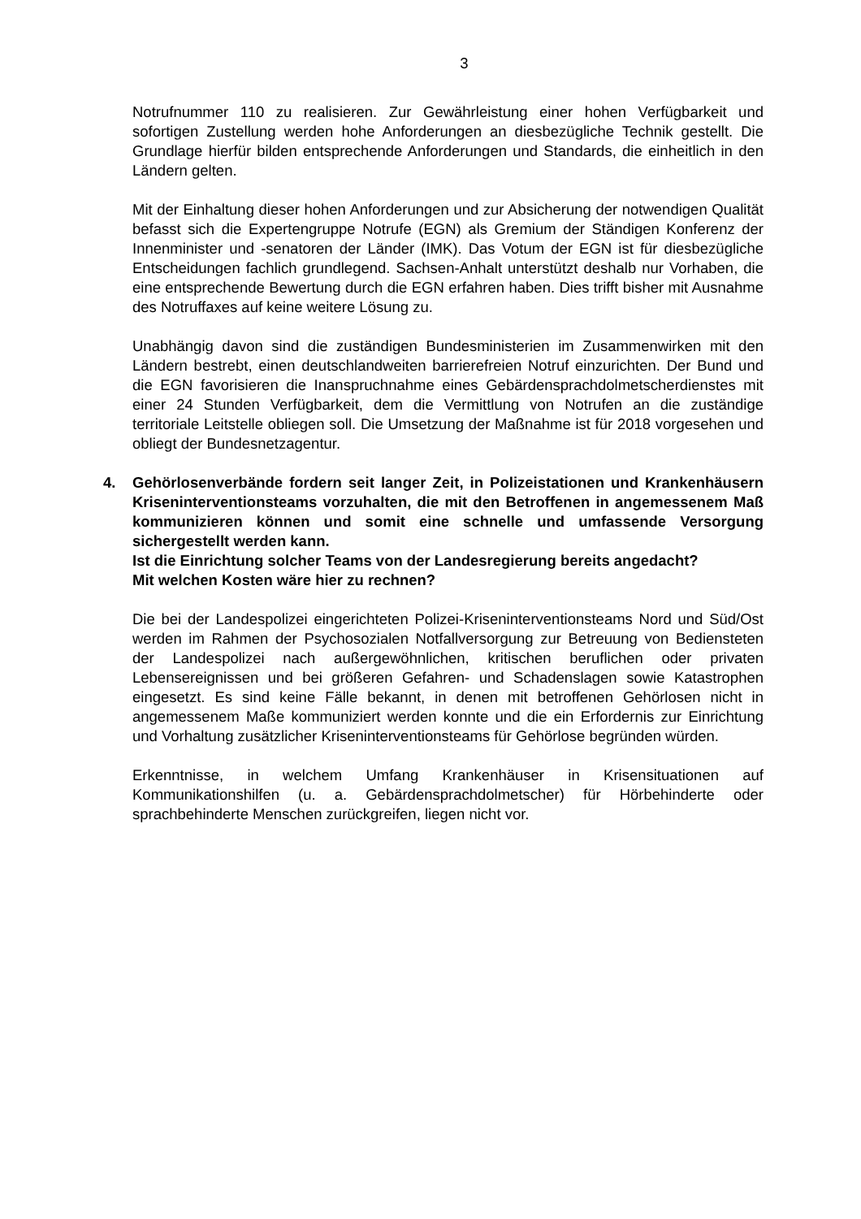3
Notrufnummer 110 zu realisieren. Zur Gewährleistung einer hohen Verfügbarkeit und sofortigen Zustellung werden hohe Anforderungen an diesbezügliche Technik gestellt. Die Grundlage hierfür bilden entsprechende Anforderungen und Standards, die einheitlich in den Ländern gelten.
Mit der Einhaltung dieser hohen Anforderungen und zur Absicherung der notwendigen Qualität befasst sich die Expertengruppe Notrufe (EGN) als Gremium der Ständigen Konferenz der Innenminister und -senatoren der Länder (IMK). Das Votum der EGN ist für diesbezügliche Entscheidungen fachlich grundlegend. Sachsen-Anhalt unterstützt deshalb nur Vorhaben, die eine entsprechende Bewertung durch die EGN erfahren haben. Dies trifft bisher mit Ausnahme des Notruffaxes auf keine weitere Lösung zu.
Unabhängig davon sind die zuständigen Bundesministerien im Zusammenwirken mit den Ländern bestrebt, einen deutschlandweiten barrierefreien Notruf einzurichten. Der Bund und die EGN favorisieren die Inanspruchnahme eines Gebärdensprachdolmetscherdienstes mit einer 24 Stunden Verfügbarkeit, dem die Vermittlung von Notrufen an die zuständige territoriale Leitstelle obliegen soll. Die Umsetzung der Maßnahme ist für 2018 vorgesehen und obliegt der Bundesnetzagentur.
4. Gehörlosenverbände fordern seit langer Zeit, in Polizeistationen und Krankenhäusern Kriseninterventionsteams vorzuhalten, die mit den Betroffenen in angemessenem Maß kommunizieren können und somit eine schnelle und umfassende Versorgung sichergestellt werden kann.
Ist die Einrichtung solcher Teams von der Landesregierung bereits angedacht?
Mit welchen Kosten wäre hier zu rechnen?
Die bei der Landespolizei eingerichteten Polizei-Kriseninterventionsteams Nord und Süd/Ost werden im Rahmen der Psychosozialen Notfallversorgung zur Betreuung von Bediensteten der Landespolizei nach außergewöhnlichen, kritischen beruflichen oder privaten Lebensereignissen und bei größeren Gefahren- und Schadenslagen sowie Katastrophen eingesetzt. Es sind keine Fälle bekannt, in denen mit betroffenen Gehörlosen nicht in angemessenem Maße kommuniziert werden konnte und die ein Erfordernis zur Einrichtung und Vorhaltung zusätzlicher Kriseninterventionsteams für Gehörlose begründen würden.
Erkenntnisse, in welchem Umfang Krankenhäuser in Krisensituationen auf Kommunikationshilfen (u. a. Gebärdensprachdolmetscher) für Hörbehinderte oder sprachbehinderte Menschen zurückgreifen, liegen nicht vor.